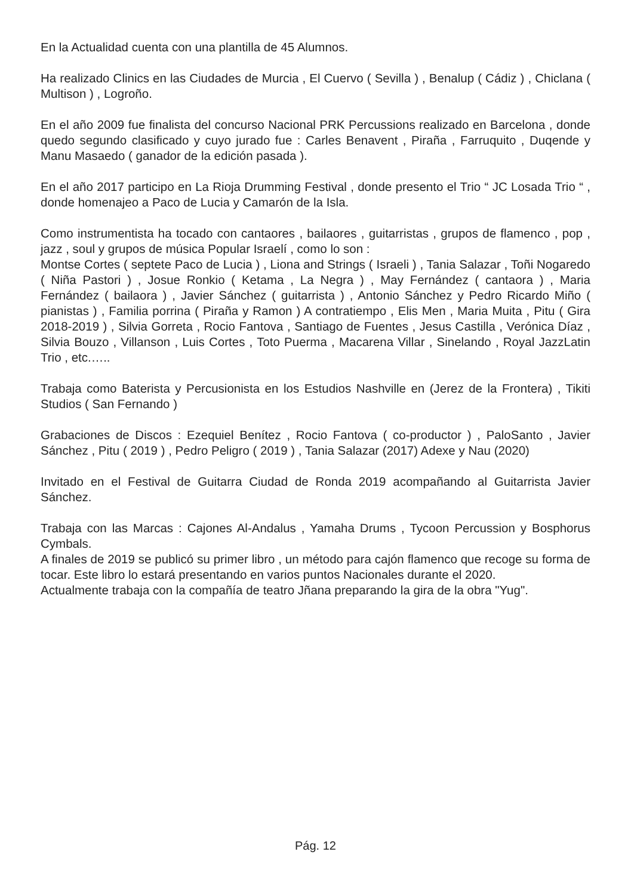En la Actualidad cuenta con una plantilla de 45 Alumnos.
Ha realizado Clinics en las Ciudades de Murcia , El Cuervo ( Sevilla ) , Benalup ( Cádiz ) , Chiclana ( Multison ) , Logroño.
En el año 2009 fue finalista del concurso Nacional PRK Percussions realizado en Barcelona , donde quedo segundo clasificado y cuyo jurado fue : Carles Benavent , Piraña , Farruquito , Duqende y Manu Masaedo ( ganador de la edición pasada ).
En el año 2017 participo en La Rioja Drumming Festival , donde presento el Trio “ JC Losada Trio “ , donde homenajeo a Paco de Lucia y Camarón de la Isla.
Como instrumentista ha tocado con cantaores , bailaores , guitarristas , grupos de flamenco , pop , jazz , soul y grupos de música Popular Israelí , como lo son :
Montse Cortes ( septete Paco de Lucia ) , Liona and Strings ( Israeli ) , Tania Salazar , Toñi Nogaredo ( Niña Pastori ) , Josue Ronkio ( Ketama , La Negra ) , May Fernández ( cantaora ) , Maria Fernández ( bailaora ) , Javier Sánchez ( guitarrista ) , Antonio Sánchez y Pedro Ricardo Miño ( pianistas ) , Familia porrina ( Piraña y Ramon ) A contratiempo , Elis Men , Maria Muita , Pitu ( Gira 2018-2019 ) , Silvia Gorreta , Rocio Fantova , Santiago de Fuentes , Jesus Castilla , Verónica Díaz , Silvia Bouzo , Villanson , Luis Cortes , Toto Puerma , Macarena Villar , Sinelando , Royal JazzLatin Trio , etc.…..
Trabaja como Baterista y Percusionista en los Estudios Nashville en (Jerez de la Frontera) , Tikiti Studios ( San Fernando )
Grabaciones de Discos : Ezequiel Benítez , Rocio Fantova ( co-productor ) , PaloSanto , Javier Sánchez , Pitu ( 2019 ) , Pedro Peligro ( 2019 ) , Tania Salazar (2017) Adexe y Nau (2020)
Invitado en el Festival de Guitarra Ciudad de Ronda 2019 acompañando al Guitarrista Javier Sánchez.
Trabaja con las Marcas : Cajones Al-Andalus , Yamaha Drums , Tycoon Percussion y Bosphorus Cymbals.
A finales de 2019 se publicó su primer libro , un método para cajón flamenco que recoge su forma de tocar. Este libro lo estará presentando en varios puntos Nacionales durante el 2020.
Actualmente trabaja con la compañía de teatro Jñana preparando la gira de la obra "Yug".
Pág. 12